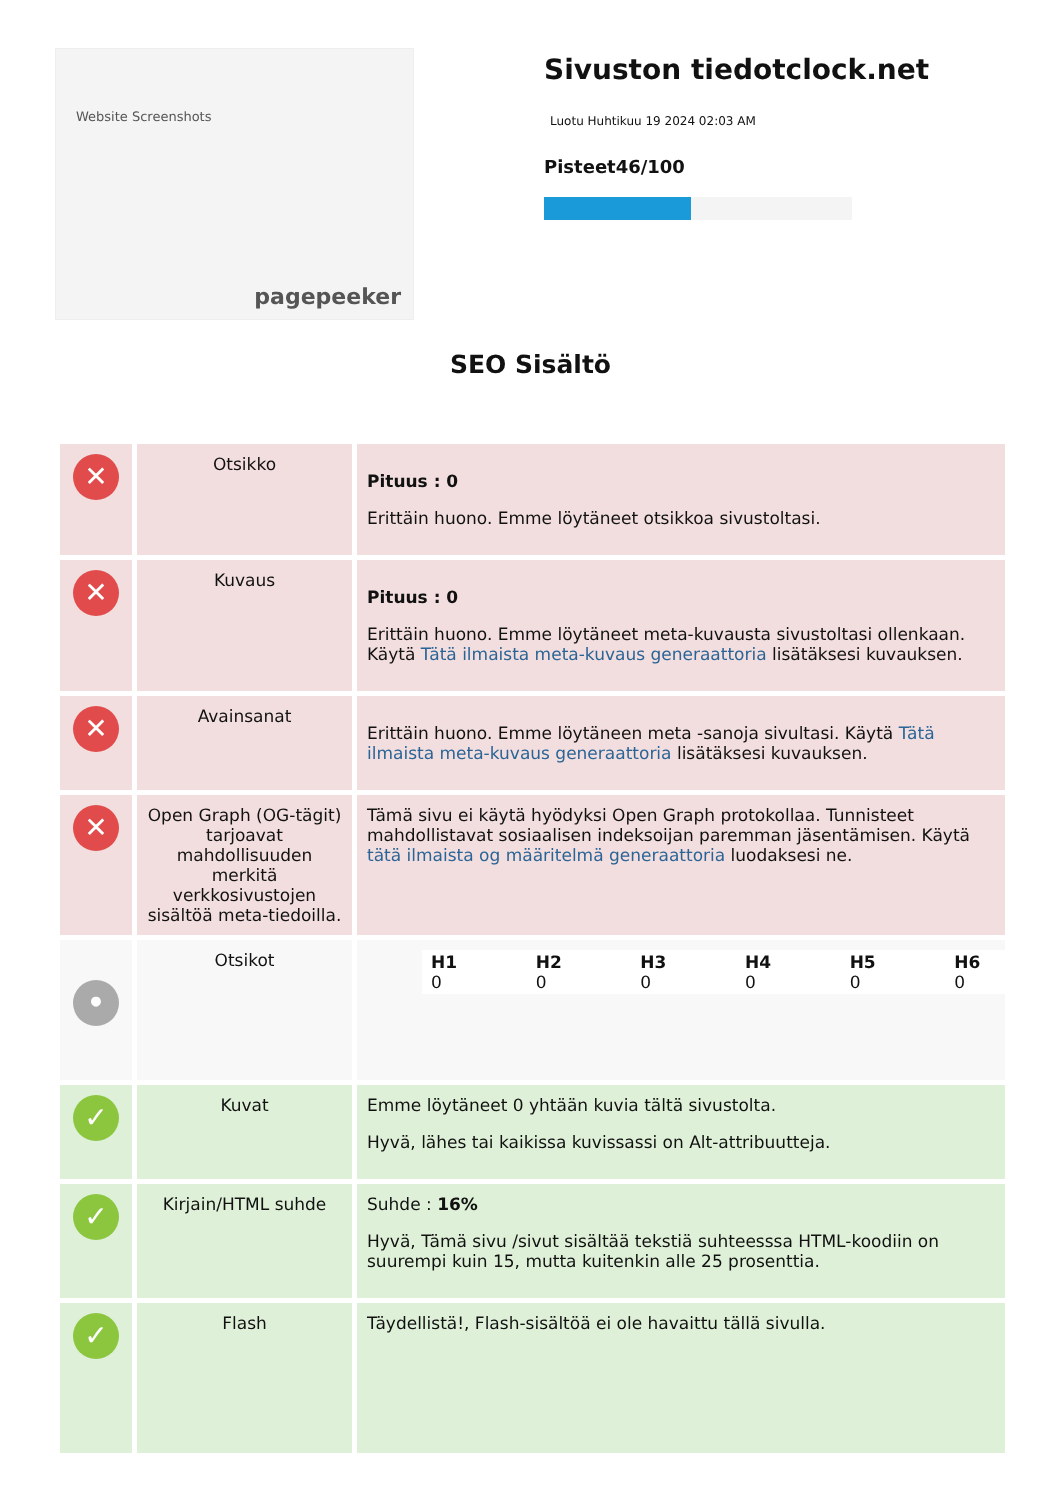Website Screenshots
pagepeeker
Sivuston tiedotclock.net
Luotu Huhtikuu 19 2024 02:03 AM
Pisteet46/100
SEO Sisältö
| ✕ | Otsikko | Pituus : 0 Erittäin huono. Emme löytäneet otsikkoa sivustoltasi. |
| ✕ | Kuvaus | Pituus : 0 Erittäin huono. Emme löytäneet meta-kuvausta sivustoltasi ollenkaan. Käytä Tätä ilmaista meta-kuvaus generaattoria lisätäksesi kuvauksen. |
| ✕ | Avainsanat | Erittäin huono. Emme löytäneen meta -sanoja sivultasi. Käytä Tätä ilmaista meta-kuvaus generaattoria lisätäksesi kuvauksen. |
| ✕ | Open Graph (OG-tägit) tarjoavat mahdollisuuden merkitä verkkosivustojen sisältöä meta-tiedoilla. | Tämä sivu ei käytä hyödyksi Open Graph protokollaa. Tunnisteet mahdollistavat sosiaalisen indeksoijan paremman jäsentämisen. Käytä tätä ilmaista og määritelmä generaattoria luodaksesi ne. |
| • | Otsikot | / H1 0 / H2 0 / H3 0 / H4 0 / H5 0 / H6 0 / |
| ✓ | Kuvat | Emme löytäneet 0 yhtään kuvia tältä sivustolta. Hyvä, lähes tai kaikissa kuvissassi on Alt-attribuutteja. |
| ✓ | Kirjain/HTML suhde | Suhde : 16% Hyvä, Tämä sivu /sivut sisältää tekstiä suhteesssa HTML-koodiin on suurempi kuin 15, mutta kuitenkin alle 25 prosenttia. |
| ✓ | Flash | Täydellistä!, Flash-sisältöä ei ole havaittu tällä sivulla. |